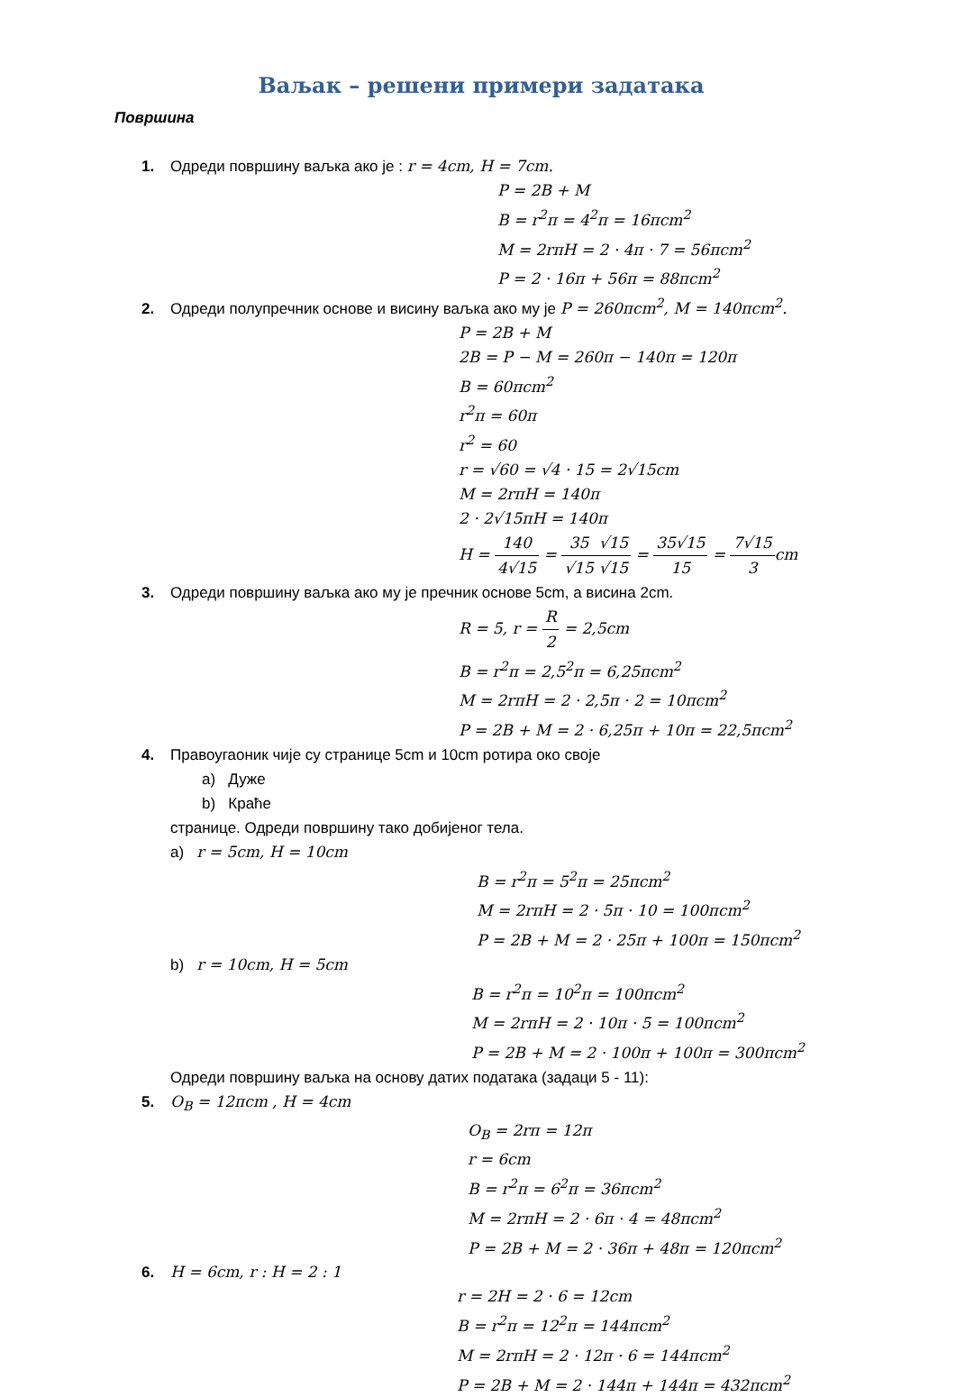Ваљак – решени примери задатака
Површина
1. Одреди површину ваљка ако је : r = 4cm, H = 7cm.
P = 2B + M
B = r<sup>2</sup>π = 4<sup>2</sup>π = 16πcm<sup>2</sup>
M = 2rπH = 2 · 4π · 7 = 56πcm<sup>2</sup>
P = 2 · 16π + 56π = 88πcm<sup>2</sup>
2. Одреди полупречник основе и висину ваљка ако му је P = 260πcm<sup>2</sup>, M = 140πcm<sup>2</sup>.
P = 2B + M
2B = P − M = 260π − 140π = 120π
B = 60πcm<sup>2</sup>
r<sup>2</sup>π = 60π
r<sup>2</sup> = 60
r = √60 = √4 · 15 = 2√15cm
M = 2rπH = 140π
2 · 2√15πH = 140π
H = 140 4√15 = 35 √15√15 √15 = 35√15 15 = 7√15 3cm
3. Одреди површину ваљка ако му је пречник основе 5cm, а висина 2cm.
R = 5, r = R 2 = 2,5cm
B = r<sup>2</sup>π = 2,5<sup>2</sup>π = 6,25πcm<sup>2</sup>
M = 2rπH = 2 · 2,5π · 2 = 10πcm<sup>2</sup>
P = 2B + M = 2 · 6,25π + 10π = 22,5πcm<sup>2</sup>
4. Правоугаоник чије су странице 5cm и 10cm ротира око своје
a) Дуже
b) Краће
странице. Одреди површину тако добијеног тела.
a) r = 5cm, H = 10cm
B = r<sup>2</sup>π = 5<sup>2</sup>π = 25πcm<sup>2</sup>
M = 2rπH = 2 · 5π · 10 = 100πcm<sup>2</sup>
P = 2B + M = 2 · 25π + 100π = 150πcm<sup>2</sup>
b) r = 10cm, H = 5cm
B = r<sup>2</sup>π = 10<sup>2</sup>π = 100πcm<sup>2</sup>
M = 2rπH = 2 · 10π · 5 = 100πcm<sup>2</sup>
P = 2B + M = 2 · 100π + 100π = 300πcm<sup>2</sup>
Одреди површину ваљка на основу датих података (задаци 5 - 11):
5. O<sub>B</sub> = 12πcm , H = 4cm
O<sub>B</sub> = 2rπ = 12π
r = 6cm
B = r<sup>2</sup>π = 6<sup>2</sup>π = 36πcm<sup>2</sup>
M = 2rπH = 2 · 6π · 4 = 48πcm<sup>2</sup>
P = 2B + M = 2 · 36π + 48π = 120πcm<sup>2</sup>
6. H = 6cm, r : H = 2 : 1
r = 2H = 2 · 6 = 12cm
B = r<sup>2</sup>π = 12<sup>2</sup>π = 144πcm<sup>2</sup>
M = 2rπH = 2 · 12π · 6 = 144πcm<sup>2</sup>
P = 2B + M = 2 · 144π + 144π = 432πcm<sup>2</sup>